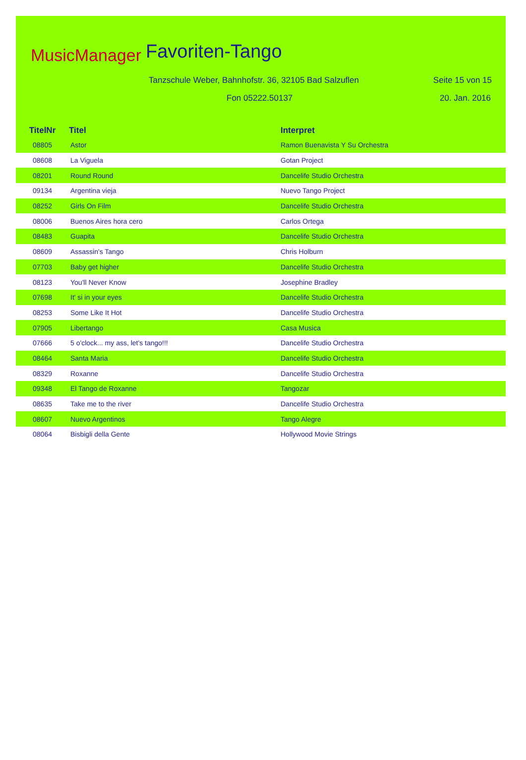MusicManager Favoriten-Tango
Tanzschule Weber, Bahnhofstr. 36, 32105 Bad Salzuflen
Seite 15 von 15
Fon 05222.50137 20. Jan. 2016
| TitelNr | Titel | Interpret |
| --- | --- | --- |
| 08805 | Astor | Ramon Buenavista Y Su Orchestra |
| 08608 | La Viguela | Gotan Project |
| 08201 | Round Round | Dancelife Studio Orchestra |
| 09134 | Argentina vieja | Nuevo Tango Project |
| 08252 | Girls On Film | Dancelife Studio Orchestra |
| 08006 | Buenos Aires hora cero | Carlos Ortega |
| 08483 | Guapita | Dancelife Studio Orchestra |
| 08609 | Assassin's Tango | Chris Holburn |
| 07703 | Baby get higher | Dancelife Studio Orchestra |
| 08123 | You'll Never Know | Josephine Bradley |
| 07698 | It' si in your eyes | Dancelife Studio Orchestra |
| 08253 | Some Like It Hot | Dancelife Studio Orchestra |
| 07905 | Libertango | Casa Musica |
| 07666 | 5 o'clock... my ass, let's tango!!! | Dancelife Studio Orchestra |
| 08464 | Santa Maria | Dancelife Studio Orchestra |
| 08329 | Roxanne | Dancelife Studio Orchestra |
| 09348 | El Tango de Roxanne | Tangozar |
| 08635 | Take me to the river | Dancelife Studio Orchestra |
| 08607 | Nuevo Argentinos | Tango Alegre |
| 08064 | Bisbigli della Gente | Hollywood Movie Strings |